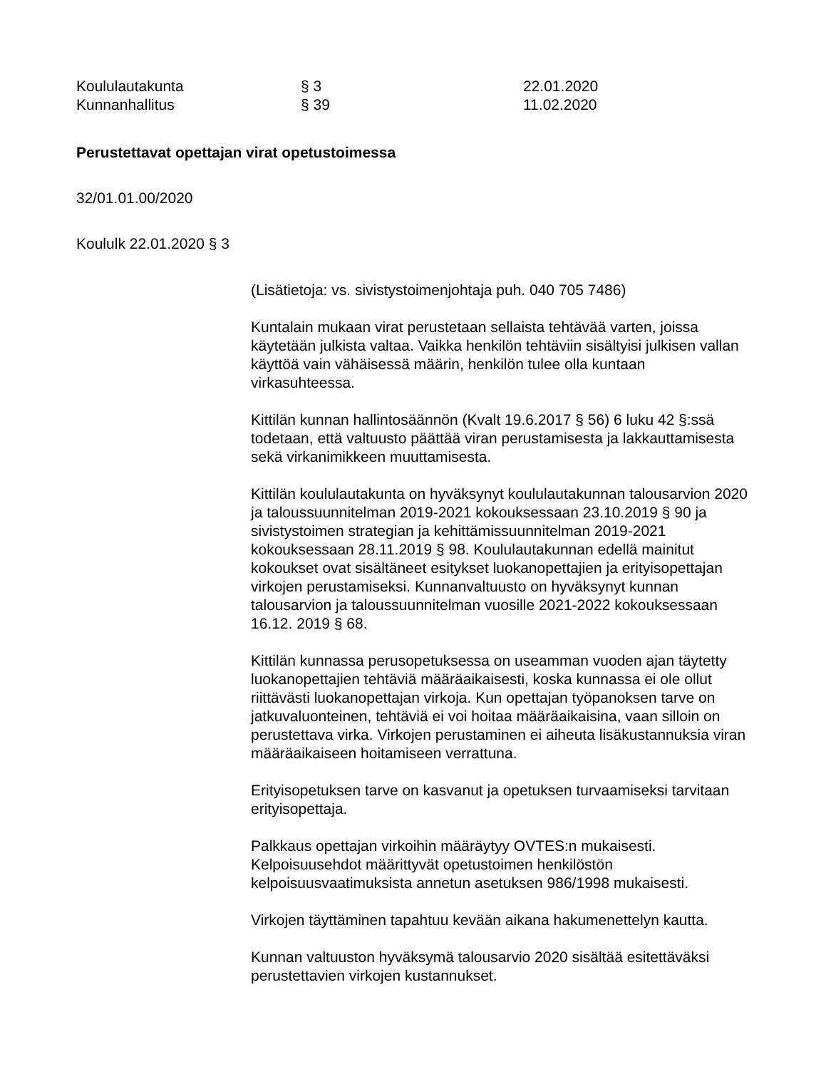Koululautakunta
§ 3
22.01.2020
Kunnanhallitus
§ 39
11.02.2020
Perustettavat opettajan virat opetustoimessa
32/01.01.00/2020
Koululk 22.01.2020 § 3
(Lisätietoja: vs. sivistystoimenjohtaja puh. 040 705 7486)
Kuntalain mukaan virat perustetaan sellaista tehtävää varten, joissa käytetään julkista valtaa. Vaikka henkilön tehtäviin sisältyisi julkisen vallan käyttöä vain vähäisessä määrin, henkilön tulee olla kuntaan virkasuhteessa.
Kittilän kunnan hallintosäännön (Kvalt 19.6.2017 § 56) 6 luku 42 §:ssä todetaan, että valtuusto päättää viran perustamisesta ja lakkauttamisesta sekä virkanimikkeen muuttamisesta.
Kittilän koululautakunta on hyväksynyt koululautakunnan talousarvion 2020 ja taloussuunnitelman 2019-2021 kokouksessaan 23.10.2019 § 90 ja sivistystoimen strategian ja kehittämissuunnitelman 2019-2021 kokouksessaan 28.11.2019 § 98. Koululautakunnan edellä mainitut kokoukset ovat sisältäneet esitykset luokanopettajien ja erityisopettajan virkojen perustamiseksi. Kunnanvaltuusto on hyväksynyt kunnan talousarvion ja taloussuunnitelman vuosille 2021-2022 kokouksessaan 16.12. 2019 § 68.
Kittilän kunnassa perusopetuksessa on useamman vuoden ajan täytetty luokanopettajien tehtäviä määräaikaisesti, koska kunnassa ei ole ollut riittävästi luokanopettajan virkoja. Kun opettajan työpanoksen tarve on jatkuvaluonteinen, tehtäviä ei voi hoitaa määräaikaisina, vaan silloin on perustettava virka. Virkojen perustaminen ei aiheuta lisäkustannuksia viran määräaikaiseen hoitamiseen verrattuna.
Erityisopetuksen tarve on kasvanut ja opetuksen turvaamiseksi tarvitaan erityisopettaja.
Palkkaus opettajan virkoihin määräytyy OVTES:n mukaisesti. Kelpoisuusehdot määrittyvät opetustoimen henkilöstön kelpoisuusvaatimuksista annetun asetuksen 986/1998 mukaisesti.
Virkojen täyttäminen tapahtuu kevään aikana hakumenettelyn kautta.
Kunnan valtuuston hyväksymä talousarvio 2020 sisältää esitettäväksi perustettavien virkojen kustannukset.